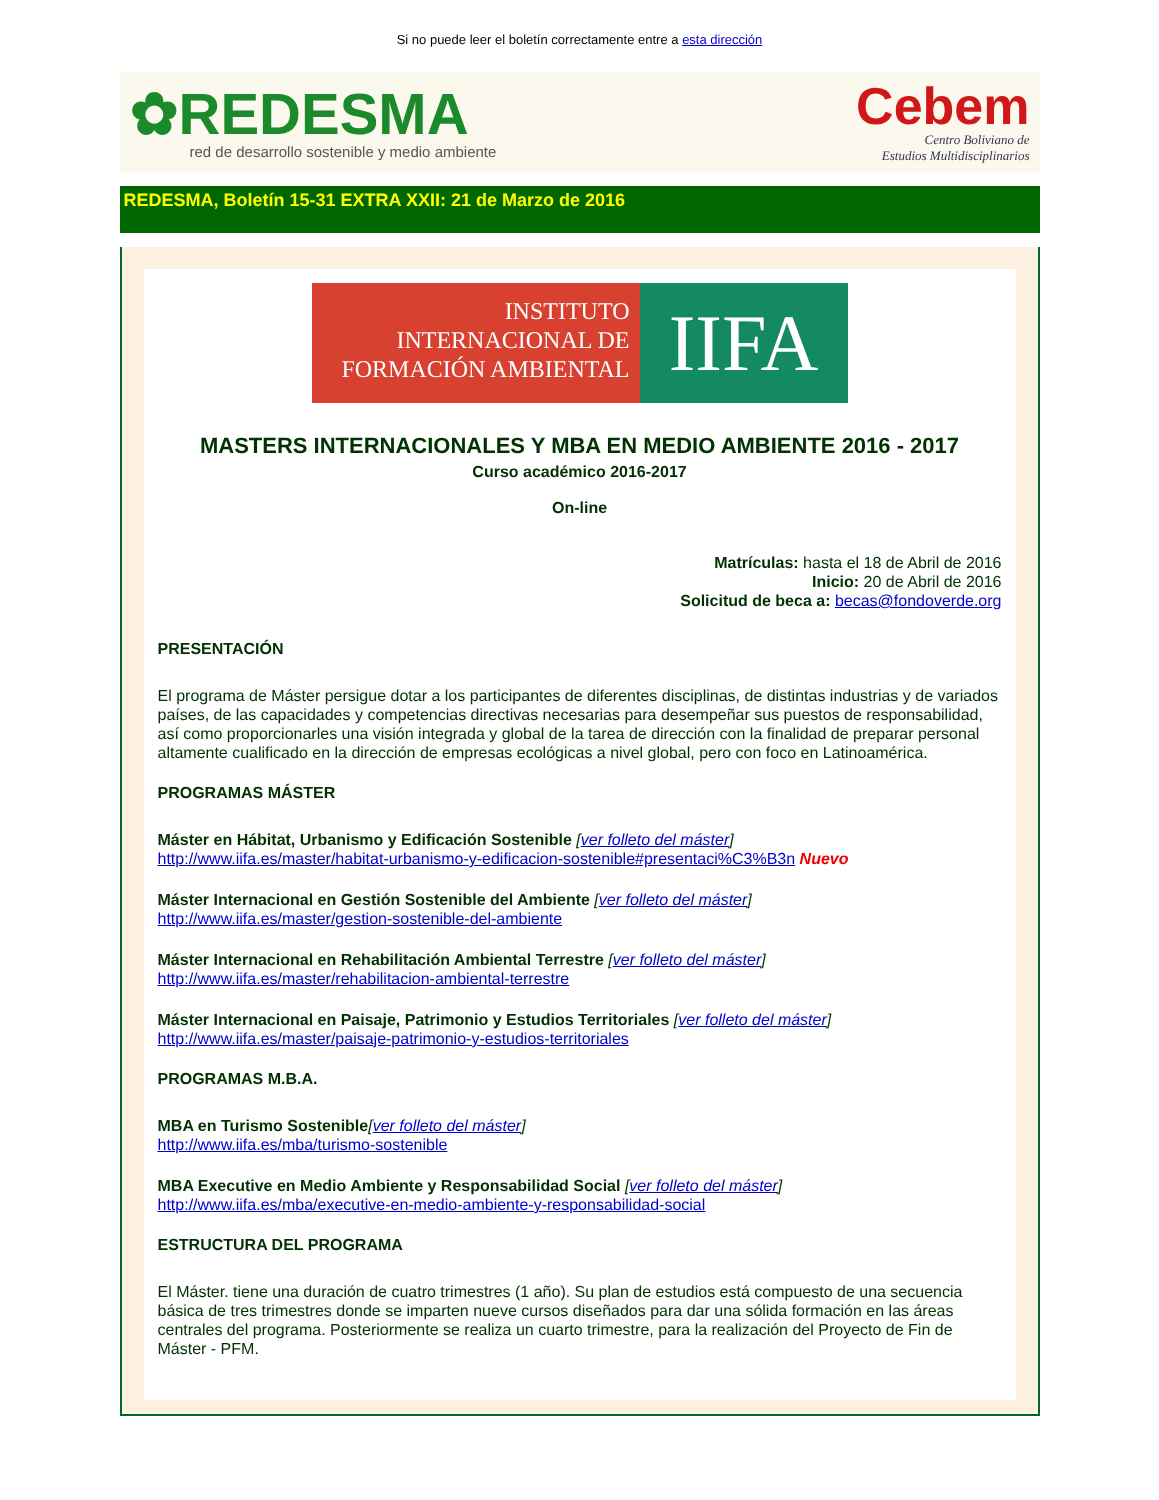Si no puede leer el boletín correctamente entre a esta dirección
✿REDESMA
red de desarrollo sostenible y medio ambiente
Cebem
Centro Boliviano de
Estudios Multidisciplinarios
REDESMA, Boletín 15-31 EXTRA XXII: 21 de Marzo de 2016
INSTITUTO
INTERNACIONAL DE
FORMACIÓN AMBIENTAL
IIFA
MASTERS INTERNACIONALES Y MBA EN MEDIO AMBIENTE 2016 - 2017
Curso académico 2016-2017
On-line
Matrículas: hasta el 18 de Abril de 2016
Inicio: 20 de Abril de 2016
Solicitud de beca a: becas@fondoverde.org
PRESENTACIÓN
El programa de Máster persigue dotar a los participantes de diferentes disciplinas, de distintas industrias y de variados países, de las capacidades y competencias directivas necesarias para desempeñar sus puestos de responsabilidad, así como proporcionarles una visión integrada y global de la tarea de dirección con la finalidad de preparar personal altamente cualificado en la dirección de empresas ecológicas a nivel global, pero con foco en Latinoamérica.
PROGRAMAS MÁSTER
Máster en Hábitat, Urbanismo y Edificación Sostenible [ver folleto del máster]
http://www.iifa.es/master/habitat-urbanismo-y-edificacion-sostenible#presentaci%C3%B3n Nuevo
Máster Internacional en Gestión Sostenible del Ambiente [ver folleto del máster]
http://www.iifa.es/master/gestion-sostenible-del-ambiente
Máster Internacional en Rehabilitación Ambiental Terrestre [ver folleto del máster]
http://www.iifa.es/master/rehabilitacion-ambiental-terrestre
Máster Internacional en Paisaje, Patrimonio y Estudios Territoriales [ver folleto del máster]
http://www.iifa.es/master/paisaje-patrimonio-y-estudios-territoriales
PROGRAMAS M.B.A.
MBA en Turismo Sostenible[ver folleto del máster]
http://www.iifa.es/mba/turismo-sostenible
MBA Executive en Medio Ambiente y Responsabilidad Social [ver folleto del máster]
http://www.iifa.es/mba/executive-en-medio-ambiente-y-responsabilidad-social
ESTRUCTURA DEL PROGRAMA
El Máster. tiene una duración de cuatro trimestres (1 año). Su plan de estudios está compuesto de una secuencia básica de tres trimestres donde se imparten nueve cursos diseñados para dar una sólida formación en las áreas centrales del programa. Posteriormente se realiza un cuarto trimestre, para la realización del Proyecto de Fin de Máster - PFM.